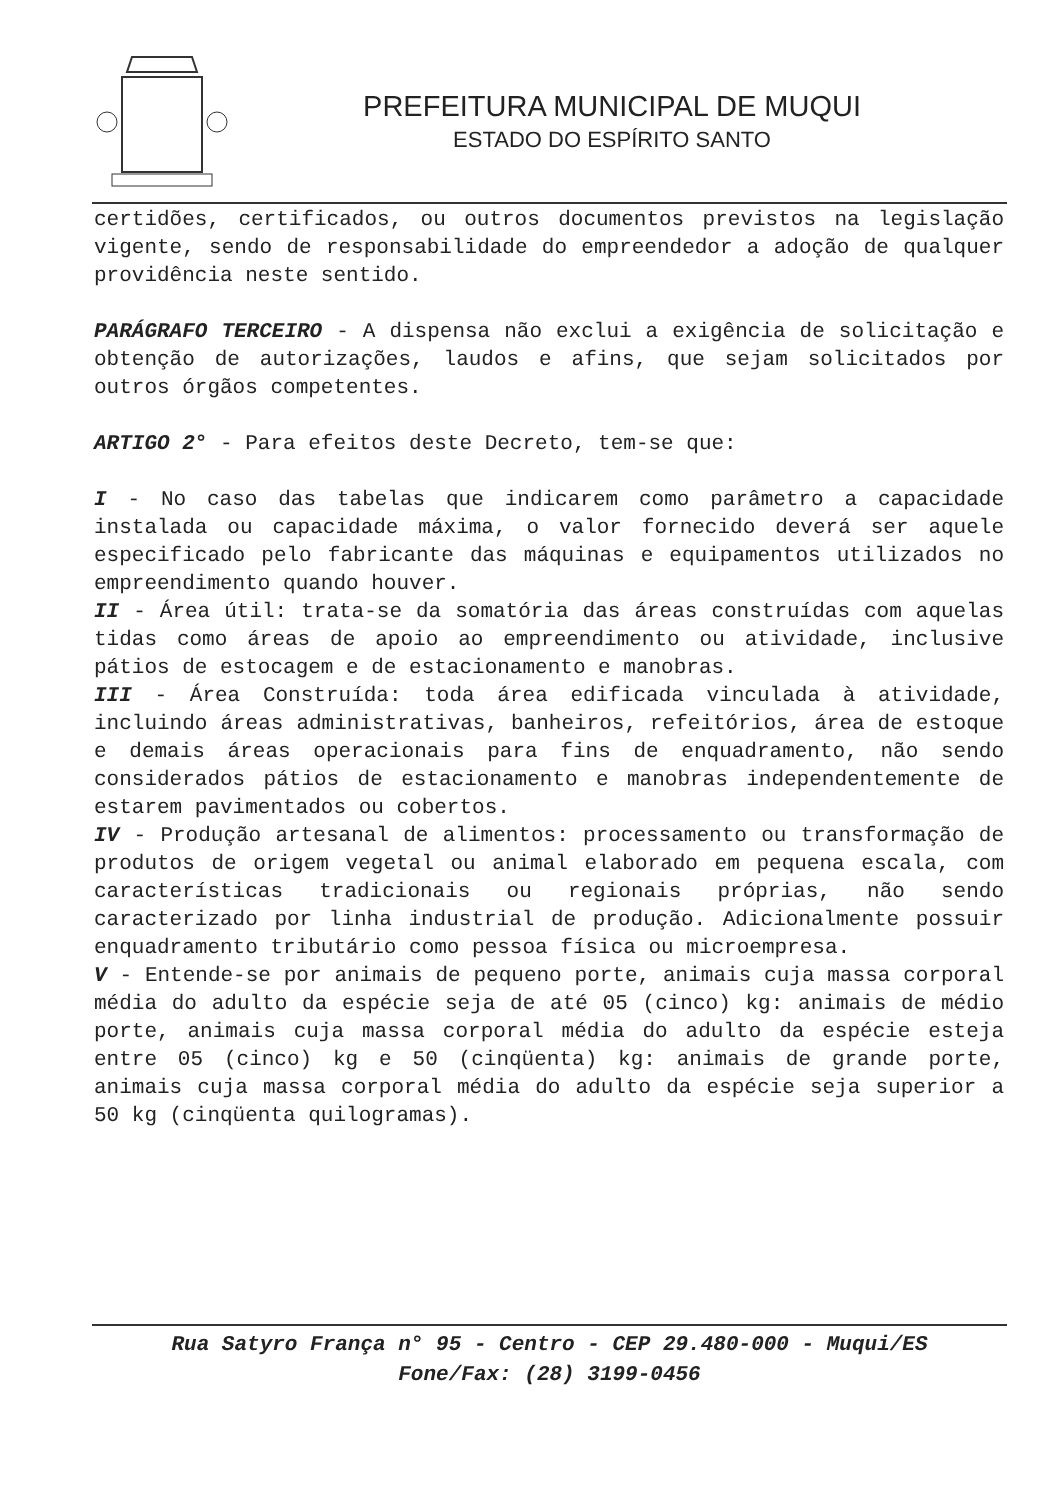PREFEITURA MUNICIPAL DE MUQUI
ESTADO DO ESPÍRITO SANTO
certidões, certificados, ou outros documentos previstos na legislação vigente, sendo de responsabilidade do empreendedor a adoção de qualquer providência neste sentido.
PARÁGRAFO TERCEIRO - A dispensa não exclui a exigência de solicitação e obtenção de autorizações, laudos e afins, que sejam solicitados por outros órgãos competentes.
ARTIGO 2° - Para efeitos deste Decreto, tem-se que:
I - No caso das tabelas que indicarem como parâmetro a capacidade instalada ou capacidade máxima, o valor fornecido deverá ser aquele especificado pelo fabricante das máquinas e equipamentos utilizados no empreendimento quando houver.
II - Área útil: trata-se da somatória das áreas construídas com aquelas tidas como áreas de apoio ao empreendimento ou atividade, inclusive pátios de estocagem e de estacionamento e manobras.
III - Área Construída: toda área edificada vinculada à atividade, incluindo áreas administrativas, banheiros, refeitórios, área de estoque e demais áreas operacionais para fins de enquadramento, não sendo considerados pátios de estacionamento e manobras independentemente de estarem pavimentados ou cobertos.
IV - Produção artesanal de alimentos: processamento ou transformação de produtos de origem vegetal ou animal elaborado em pequena escala, com características tradicionais ou regionais próprias, não sendo caracterizado por linha industrial de produção. Adicionalmente possuir enquadramento tributário como pessoa física ou microempresa.
V - Entende-se por animais de pequeno porte, animais cuja massa corporal média do adulto da espécie seja de até 05 (cinco) kg: animais de médio porte, animais cuja massa corporal média do adulto da espécie esteja entre 05 (cinco) kg e 50 (cinqüenta) kg: animais de grande porte, animais cuja massa corporal média do adulto da espécie seja superior a 50 kg (cinqüenta quilogramas).
Rua Satyro França n° 95 - Centro - CEP 29.480-000 - Muqui/ES
Fone/Fax: (28) 3199-0456